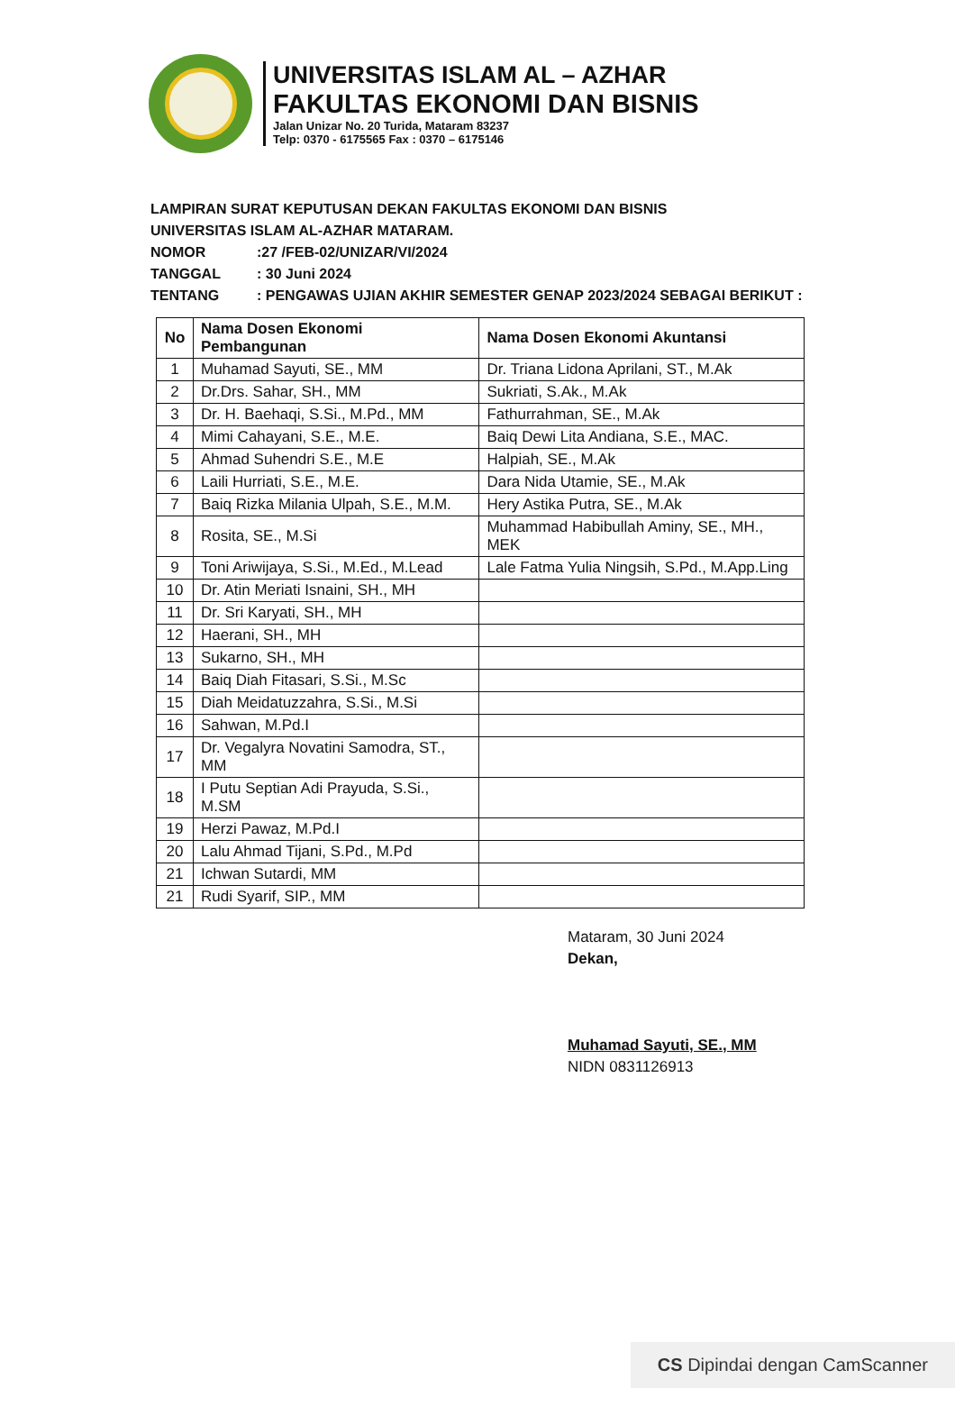UNIVERSITAS ISLAM AL – AZHAR
FAKULTAS EKONOMI DAN BISNIS
Jalan Unizar No. 20 Turida, Mataram 83237
Telp: 0370 - 6175565 Fax : 0370 – 6175146
LAMPIRAN SURAT KEPUTUSAN DEKAN FAKULTAS EKONOMI DAN BISNIS
UNIVERSITAS ISLAM AL-AZHAR MATARAM.
NOMOR:27 /FEB-02/UNIZAR/VI/2024
TANGGAL: 30 Juni 2024
TENTANG: PENGAWAS UJIAN AKHIR SEMESTER GENAP 2023/2024 SEBAGAI BERIKUT :
| No | Nama Dosen Ekonomi Pembangunan | Nama Dosen Ekonomi Akuntansi |
| --- | --- | --- |
| 1 | Muhamad Sayuti, SE., MM | Dr. Triana Lidona Aprilani, ST., M.Ak |
| 2 | Dr.Drs. Sahar, SH., MM | Sukriati, S.Ak., M.Ak |
| 3 | Dr. H. Baehaqi, S.Si., M.Pd., MM | Fathurrahman, SE., M.Ak |
| 4 | Mimi Cahayani, S.E., M.E. | Baiq Dewi Lita Andiana, S.E., MAC. |
| 5 | Ahmad Suhendri S.E., M.E | Halpiah, SE., M.Ak |
| 6 | Laili Hurriati, S.E., M.E. | Dara Nida Utamie, SE., M.Ak |
| 7 | Baiq Rizka Milania Ulpah, S.E., M.M. | Hery Astika Putra, SE., M.Ak |
| 8 | Rosita, SE., M.Si | Muhammad Habibullah Aminy, SE., MH., MEK |
| 9 | Toni Ariwijaya, S.Si., M.Ed., M.Lead | Lale Fatma Yulia Ningsih, S.Pd., M.App.Ling |
| 10 | Dr. Atin Meriati Isnaini, SH., MH | |
| 11 | Dr. Sri Karyati, SH., MH | |
| 12 | Haerani, SH., MH | |
| 13 | Sukarno, SH., MH | |
| 14 | Baiq Diah Fitasari, S.Si., M.Sc | |
| 15 | Diah Meidatuzzahra, S.Si., M.Si | |
| 16 | Sahwan, M.Pd.I | |
| 17 | Dr. Vegalyra Novatini Samodra, ST., MM | |
| 18 | I Putu Septian Adi Prayuda, S.Si., M.SM | |
| 19 | Herzi Pawaz, M.Pd.I | |
| 20 | Lalu Ahmad Tijani, S.Pd., M.Pd | |
| 21 | Ichwan Sutardi, MM | |
| 21 | Rudi Syarif, SIP., MM | |
Mataram, 30 Juni 2024
Dekan,
Muhamad Sayuti, SE., MM
NIDN 0831126913
CS Dipindai dengan CamScanner